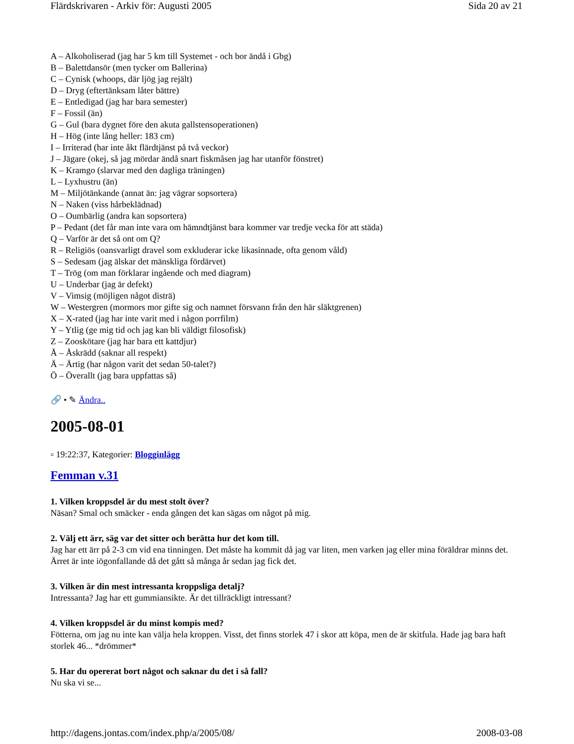Flärdskrivaren - Arkiv för: Augusti 2005 Sida 20 av 21
A – Alkoholiserad (jag har 5 km till Systemet - och bor ändå i Gbg)
B – Balettdansör (men tycker om Ballerina)
C – Cynisk (whoops, där ljög jag rejält)
D – Dryg (eftertänksam låter bättre)
E – Entledigad (jag har bara semester)
F – Fossil (än)
G – Gul (bara dygnet före den akuta gallstensoperationen)
H – Hög (inte lång heller: 183 cm)
I – Irriterad (har inte åkt flärdtjänst på två veckor)
J – Jägare (okej, så jag mördar ändå snart fiskmåsen jag har utanför fönstret)
K – Kramgo (slarvar med den dagliga träningen)
L – Lyxhustru (än)
M – Miljötänkande (annat än: jag vägrar sopsortera)
N – Naken (viss hårbeklädnad)
O – Oumbärlig (andra kan sopsortera)
P – Pedant (det får man inte vara om hämndtjänst bara kommer var tredje vecka för att städa)
Q – Varför är det så ont om Q?
R – Religiös (oansvarligt dravel som exkluderar icke likasinnade, ofta genom våld)
S – Sedesam (jag älskar det mänskliga fördärvet)
T – Trög (om man förklarar ingående och med diagram)
U – Underbar (jag är defekt)
V – Vimsig (möjligen något disträ)
W – Westergren (mormors mor gifte sig och namnet försvann från den här släktgrenen)
X – X-rated (jag har inte varit med i någon porrfilm)
Y – Ytlig (ge mig tid och jag kan bli väldigt filosofisk)
Z – Zooskötare (jag har bara ett kattdjur)
Å – Åskrädd (saknar all respekt)
Ä – Ärtig (har någon varit det sedan 50-talet?)
Ö – Överallt (jag bara uppfattas så)
🔗 • ✎ Ändra..
2005-08-01
▫ 19:22:37, Kategorier: Blogginlägg
Femman v.31
1. Vilken kroppsdel är du mest stolt över?
Näsan? Smal och smäcker - enda gången det kan sägas om något på mig.
2. Välj ett ärr, säg var det sitter och berätta hur det kom till.
Jag har ett ärr på 2-3 cm vid ena tinningen. Det måste ha kommit då jag var liten, men varken jag eller mina föräldrar minns det. Ärret är inte iögonfallande då det gått så många år sedan jag fick det.
3. Vilken är din mest intressanta kroppsliga detalj?
Intressanta? Jag har ett gummiansikte. Är det tillräckligt intressant?
4. Vilken kroppsdel är du minst kompis med?
Fötterna, om jag nu inte kan välja hela kroppen. Visst, det finns storlek 47 i skor att köpa, men de är skitfula. Hade jag bara haft storlek 46... *drömmer*
5. Har du opererat bort något och saknar du det i så fall?
Nu ska vi se...
http://dagens.jontas.com/index.php/a/2005/08/ 2008-03-08